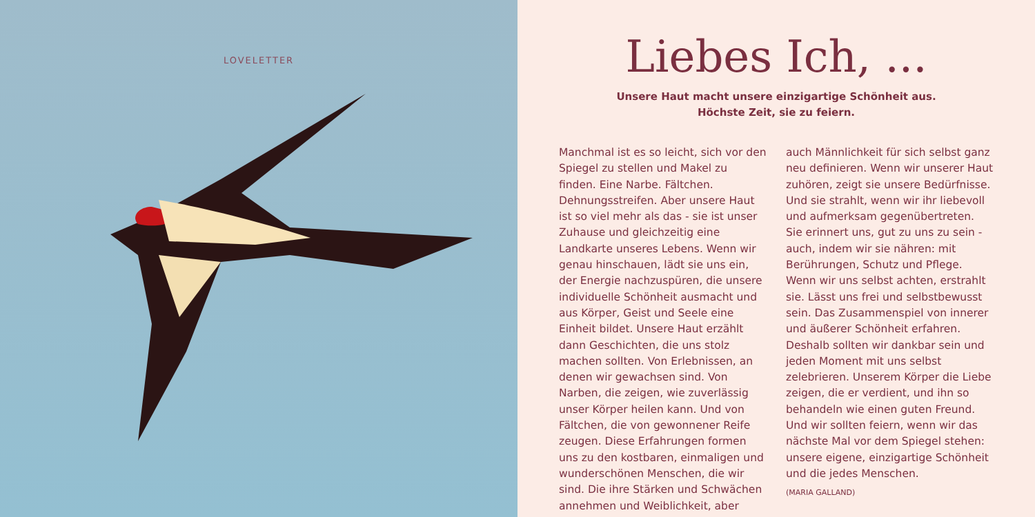LOVELETTER
Liebes Ich, ...
Unsere Haut macht unsere einzigartige Schönheit aus.
Höchste Zeit, sie zu feiern.
Manchmal ist es so leicht, sich vor den Spiegel zu stellen und Makel zu finden. Eine Narbe. Fältchen. Dehnungsstreifen. Aber unsere Haut ist so viel mehr als das - sie ist unser Zuhause und gleichzeitig eine Landkarte unseres Lebens. Wenn wir genau hinschauen, lädt sie uns ein, der Energie nachzuspüren, die unsere individuelle Schönheit ausmacht und aus Körper, Geist und Seele eine Einheit bildet. Unsere Haut erzählt dann Geschichten, die uns stolz machen sollten. Von Erlebnissen, an denen wir gewachsen sind. Von Narben, die zeigen, wie zuverlässig unser Körper heilen kann. Und von Fältchen, die von gewonnener Reife zeugen. Diese Erfahrungen formen uns zu den kostbaren, einmaligen und wunderschönen Menschen, die wir sind. Die ihre Stärken und Schwächen annehmen und Weiblichkeit, aber auch Männlichkeit für sich selbst ganz neu definieren. Wenn wir unserer Haut zuhören, zeigt sie unsere Bedürfnisse. Und sie strahlt, wenn wir ihr liebevoll und aufmerksam gegenübertreten. Sie erinnert uns, gut zu uns zu sein - auch, indem wir sie nähren: mit Berührungen, Schutz und Pflege. Wenn wir uns selbst achten, erstrahlt sie. Lässt uns frei und selbstbewusst sein. Das Zusammenspiel von innerer und äußerer Schönheit erfahren. Deshalb sollten wir dankbar sein und jeden Moment mit uns selbst zelebrieren. Unserem Körper die Liebe zeigen, die er verdient, und ihn so behandeln wie einen guten Freund. Und wir sollten feiern, wenn wir das nächste Mal vor dem Spiegel stehen: unsere eigene, einzigartige Schönheit und die jedes Menschen.
(MARIA GALLAND)